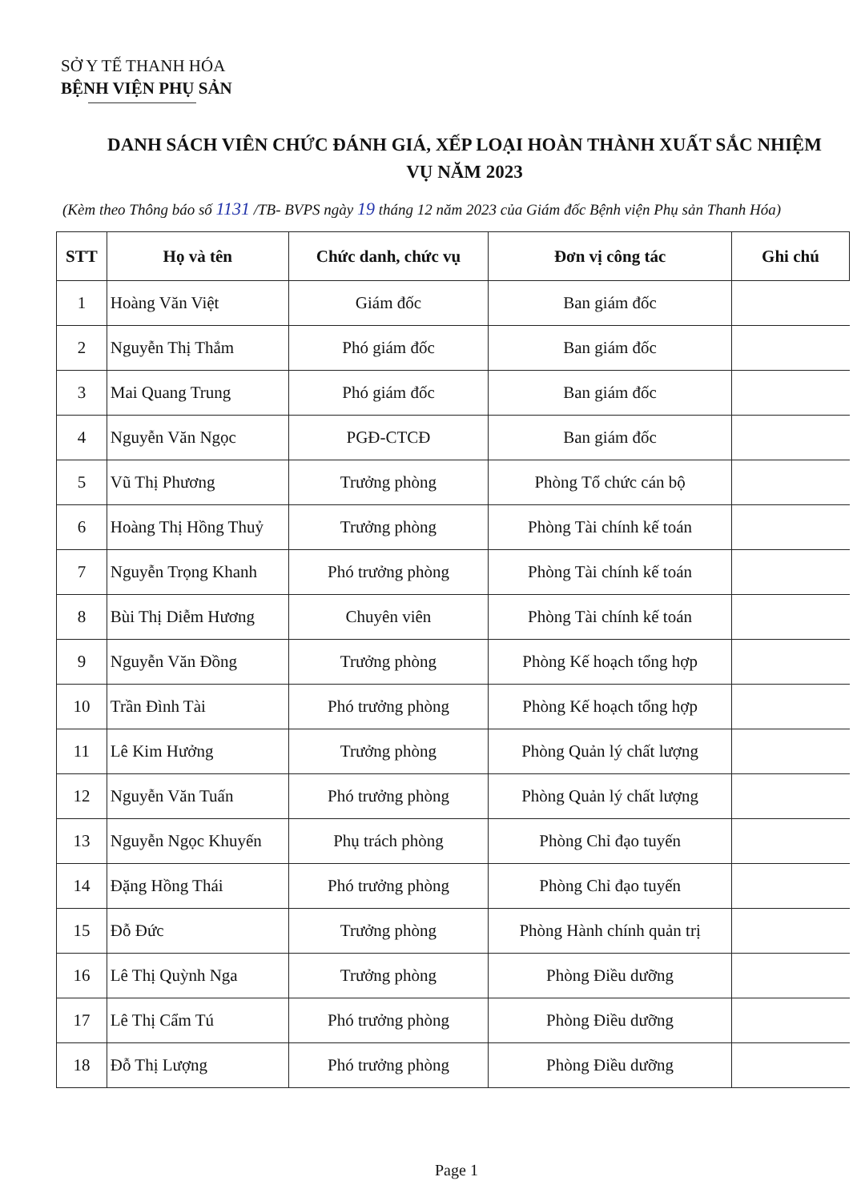SỞ Y TẾ THANH HÓA
BỆNH VIỆN PHỤ SẢN
DANH SÁCH VIÊN CHỨC ĐÁNH GIÁ, XẾP LOẠI HOÀN THÀNH XUẤT SẮC NHIỆM
VỤ NĂM 2023
(Kèm theo Thông báo số 1131 /TB- BVPS ngày 19 tháng 12 năm 2023 của Giám đốc Bệnh viện Phụ sản Thanh Hóa)
| STT | Họ và tên | Chức danh, chức vụ | Đơn vị công tác | Ghi chú |
| --- | --- | --- | --- | --- |
| 1 | Hoàng Văn Việt | Giám đốc | Ban giám đốc | |
| 2 | Nguyễn Thị Thắm | Phó giám đốc | Ban giám đốc | |
| 3 | Mai Quang Trung | Phó giám đốc | Ban giám đốc | |
| 4 | Nguyễn Văn Ngọc | PGĐ-CTCĐ | Ban giám đốc | |
| 5 | Vũ Thị Phương | Trưởng phòng | Phòng Tổ chức cán bộ | |
| 6 | Hoàng Thị Hồng Thuỷ | Trưởng phòng | Phòng Tài chính kế toán | |
| 7 | Nguyễn Trọng Khanh | Phó trưởng phòng | Phòng Tài chính kế toán | |
| 8 | Bùi Thị Diễm Hương | Chuyên viên | Phòng Tài chính kế toán | |
| 9 | Nguyễn Văn Đồng | Trưởng phòng | Phòng Kế hoạch tổng hợp | |
| 10 | Trần Đình Tài | Phó trưởng phòng | Phòng Kế hoạch tổng hợp | |
| 11 | Lê Kim Hưởng | Trưởng phòng | Phòng Quản lý chất lượng | |
| 12 | Nguyễn Văn Tuấn | Phó trưởng phòng | Phòng Quản lý chất lượng | |
| 13 | Nguyễn Ngọc Khuyến | Phụ trách phòng | Phòng Chỉ đạo tuyến | |
| 14 | Đặng Hồng Thái | Phó trưởng phòng | Phòng Chỉ đạo tuyến | |
| 15 | Đỗ Đức | Trưởng phòng | Phòng Hành chính quản trị | |
| 16 | Lê Thị Quỳnh Nga | Trưởng phòng | Phòng Điều dưỡng | |
| 17 | Lê Thị Cẩm Tú | Phó trưởng phòng | Phòng Điều dưỡng | |
| 18 | Đỗ Thị Lượng | Phó trưởng phòng | Phòng Điều dưỡng | |
Page 1